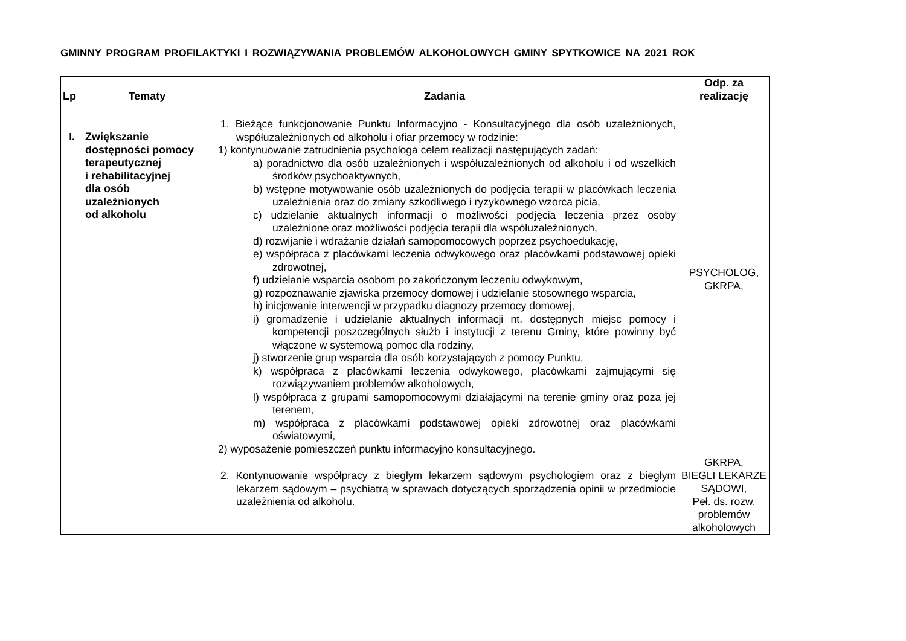GMINNY PROGRAM PROFILAKTYKI I ROZWIĄZYWANIA PROBLEMÓW ALKOHOLOWYCH GMINY SPYTKOWICE NA 2021 ROK
| Lp | Tematy | Zadania | Odp. za realizację |
| --- | --- | --- | --- |
| I. | Zwiększanie dostępności pomocy terapeutycznej i rehabilitacyjnej dla osób uzależnionych od alkoholu | 1. Bieżące funkcjonowanie Punktu Informacyjno - Konsultacyjnego dla osób uzależnionych, współuzależnionych od alkoholu i ofiar przemocy w rodzinie: 1) kontynuowanie zatrudnienia psychologa celem realizacji następujących zadań: a) poradnictwo dla osób uzależnionych i współuzależnionych od alkoholu i od wszelkich środków psychoaktywnych, b) wstępne motywowanie osób uzależnionych do podjęcia terapii w placówkach leczenia uzależnienia oraz do zmiany szkodliwego i ryzykownego wzorca picia, c) udzielanie aktualnych informacji o możliwości podjęcia leczenia przez osoby uzależnione oraz możliwości podjęcia terapii dla współuzależnionych, d) rozwijanie i wdrażanie działań samopomocowych poprzez psychoedukację, e) współpraca z placówkami leczenia odwykowego oraz placówkami podstawowej opieki zdrowotnej, f) udzielanie wsparcia osobom po zakończonym leczeniu odwykowym, g) rozpoznawanie zjawiska przemocy domowej i udzielanie stosownego wsparcia, h) inicjowanie interwencji w przypadku diagnozy przemocy domowej, i) gromadzenie i udzielanie aktualnych informacji nt. dostępnych miejsc pomocy i kompetencji poszczególnych służb i instytucji z terenu Gminy, które powinny być włączone w systemową pomoc dla rodziny, j) stworzenie grup wsparcia dla osób korzystających z pomocy Punktu, k) współpraca z placówkami leczenia odwykowego, placówkami zajmującymi się rozwiązywaniem problemów alkoholowych, l) współpraca z grupami samopomocowymi działającymi na terenie gminy oraz poza jej terenem, m) współpraca z placówkami podstawowej opieki zdrowotnej oraz placówkami oświatowymi, 2) wyposażenie pomieszczeń punktu informacyjno konsultacyjnego. | PSYCHOLOG, GKRPA, |
| | | 2. Kontynuowanie współpracy z biegłym lekarzem sądowym psychologiem oraz z biegłym lekarzem sądowym – psychiatrą w sprawach dotyczących sporządzenia opinii w przedmiocie uzależnienia od alkoholu. | GKRPA, BIEGLI LEKARZE SĄDOWI, Peł. ds. rozw. problemów alkoholowych |